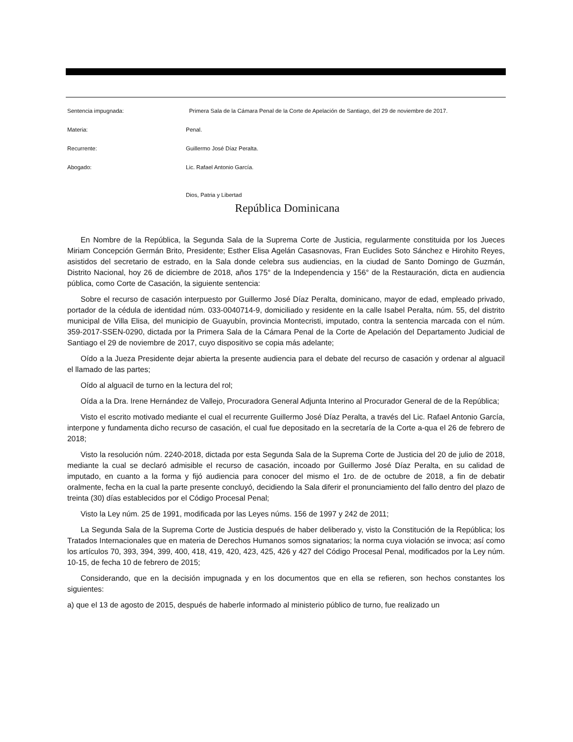Sentencia impugnada: Primera Sala de la Cámara Penal de la Corte de Apelación de Santiago, del 29 de noviembre de 2017.
Materia: Penal.
Recurrente: Guillermo José Díaz Peralta.
Abogado: Lic. Rafael Antonio García.
Dios, Patria y Libertad
República Dominicana
En Nombre de la República, la Segunda Sala de la Suprema Corte de Justicia, regularmente constituida por los Jueces Miriam Concepción Germán Brito, Presidente; Esther Elisa Agelán Casasnovas, Fran Euclides Soto Sánchez e Hirohito Reyes, asistidos del secretario de estrado, en la Sala donde celebra sus audiencias, en la ciudad de Santo Domingo de Guzmán, Distrito Nacional, hoy 26 de diciembre de 2018, años 175° de la Independencia y 156° de la Restauración, dicta en audiencia pública, como Corte de Casación, la siguiente sentencia:
Sobre el recurso de casación interpuesto por Guillermo José Díaz Peralta, dominicano, mayor de edad, empleado privado, portador de la cédula de identidad núm. 033-0040714-9, domiciliado y residente en la calle Isabel Peralta, núm. 55, del distrito municipal de Villa Elisa, del municipio de Guayubín, provincia Montecristi, imputado, contra la sentencia marcada con el núm. 359-2017-SSEN-0290, dictada por la Primera Sala de la Cámara Penal de la Corte de Apelación del Departamento Judicial de Santiago el 29 de noviembre de 2017, cuyo dispositivo se copia más adelante;
Oído a la Jueza Presidente dejar abierta la presente audiencia para el debate del recurso de casación y ordenar al alguacil el llamado de las partes;
Oído al alguacil de turno en la lectura del rol;
Oída a la Dra. Irene Hernández de Vallejo, Procuradora General Adjunta Interino al Procurador General de de la República;
Visto el escrito motivado mediante el cual el recurrente Guillermo José Díaz Peralta, a través del Lic. Rafael Antonio García, interpone y fundamenta dicho recurso de casación, el cual fue depositado en la secretaría de la Corte a-qua el 26 de febrero de 2018;
Visto la resolución núm. 2240-2018, dictada por esta Segunda Sala de la Suprema Corte de Justicia del 20 de julio de 2018, mediante la cual se declaró admisible el recurso de casación, incoado por Guillermo José Díaz Peralta, en su calidad de imputado, en cuanto a la forma y fijó audiencia para conocer del mismo el 1ro. de de octubre de 2018, a fin de debatir oralmente, fecha en la cual la parte presente concluyó, decidiendo la Sala diferir el pronunciamiento del fallo dentro del plazo de treinta (30) días establecidos por el Código Procesal Penal;
Visto la Ley núm. 25 de 1991, modificada por las Leyes núms. 156 de 1997 y 242 de 2011;
La Segunda Sala de la Suprema Corte de Justicia después de haber deliberado y, visto la Constitución de la República; los Tratados Internacionales que en materia de Derechos Humanos somos signatarios; la norma cuya violación se invoca; así como los artículos 70, 393, 394, 399, 400, 418, 419, 420, 423, 425, 426 y 427 del Código Procesal Penal, modificados por la Ley núm. 10-15, de fecha 10 de febrero de 2015;
Considerando, que en la decisión impugnada y en los documentos que en ella se refieren, son hechos constantes los siguientes:
a) que el 13 de agosto de 2015, después de haberle informado al ministerio público de turno, fue realizado un